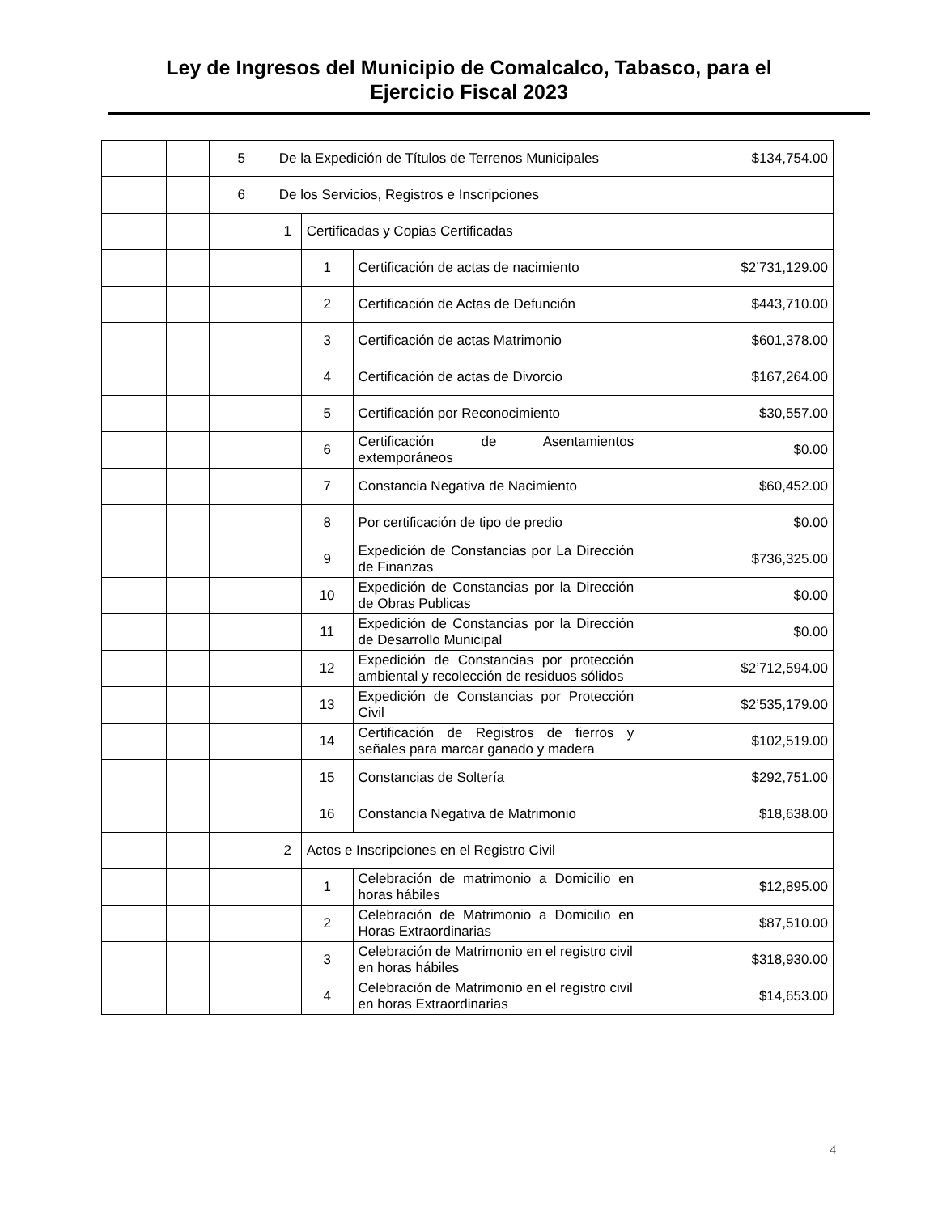Ley de Ingresos del Municipio de Comalcalco, Tabasco, para el
Ejercicio Fiscal 2023
| | | 5 | De la Expedición de Títulos de Terrenos Municipales | | | $134,754.00 |
| | | 6 | De los Servicios, Registros e Inscripciones | | | |
| | | | 1 | Certificadas y Copias Certificadas | | |
| | | | | 1 | Certificación de actas de nacimiento | $2’731,129.00 |
| | | | | 2 | Certificación de Actas de Defunción | $443,710.00 |
| | | | | 3 | Certificación de actas Matrimonio | $601,378.00 |
| | | | | 4 | Certificación de actas de Divorcio | $167,264.00 |
| | | | | 5 | Certificación por Reconocimiento | $30,557.00 |
| | | | | 6 | Certificación de Asentamientos extemporáneos | $0.00 |
| | | | | 7 | Constancia Negativa de Nacimiento | $60,452.00 |
| | | | | 8 | Por certificación de tipo de predio | $0.00 |
| | | | | 9 | Expedición de Constancias por La Dirección de Finanzas | $736,325.00 |
| | | | | 10 | Expedición de Constancias por la Dirección de Obras Publicas | $0.00 |
| | | | | 11 | Expedición de Constancias por la Dirección de Desarrollo Municipal | $0.00 |
| | | | | 12 | Expedición de Constancias por protección ambiental y recolección de residuos sólidos | $2’712,594.00 |
| | | | | 13 | Expedición de Constancias por Protección Civil | $2’535,179.00 |
| | | | | 14 | Certificación de Registros de fierros y señales para marcar ganado y madera | $102,519.00 |
| | | | | 15 | Constancias de Soltería | $292,751.00 |
| | | | | 16 | Constancia Negativa de Matrimonio | $18,638.00 |
| | | | 2 | Actos e Inscripciones en el Registro Civil | | |
| | | | | 1 | Celebración de matrimonio a Domicilio en horas hábiles | $12,895.00 |
| | | | | 2 | Celebración de Matrimonio a Domicilio en Horas Extraordinarias | $87,510.00 |
| | | | | 3 | Celebración de Matrimonio en el registro civil en horas hábiles | $318,930.00 |
| | | | | 4 | Celebración de Matrimonio en el registro civil en horas Extraordinarias | $14,653.00 |
4